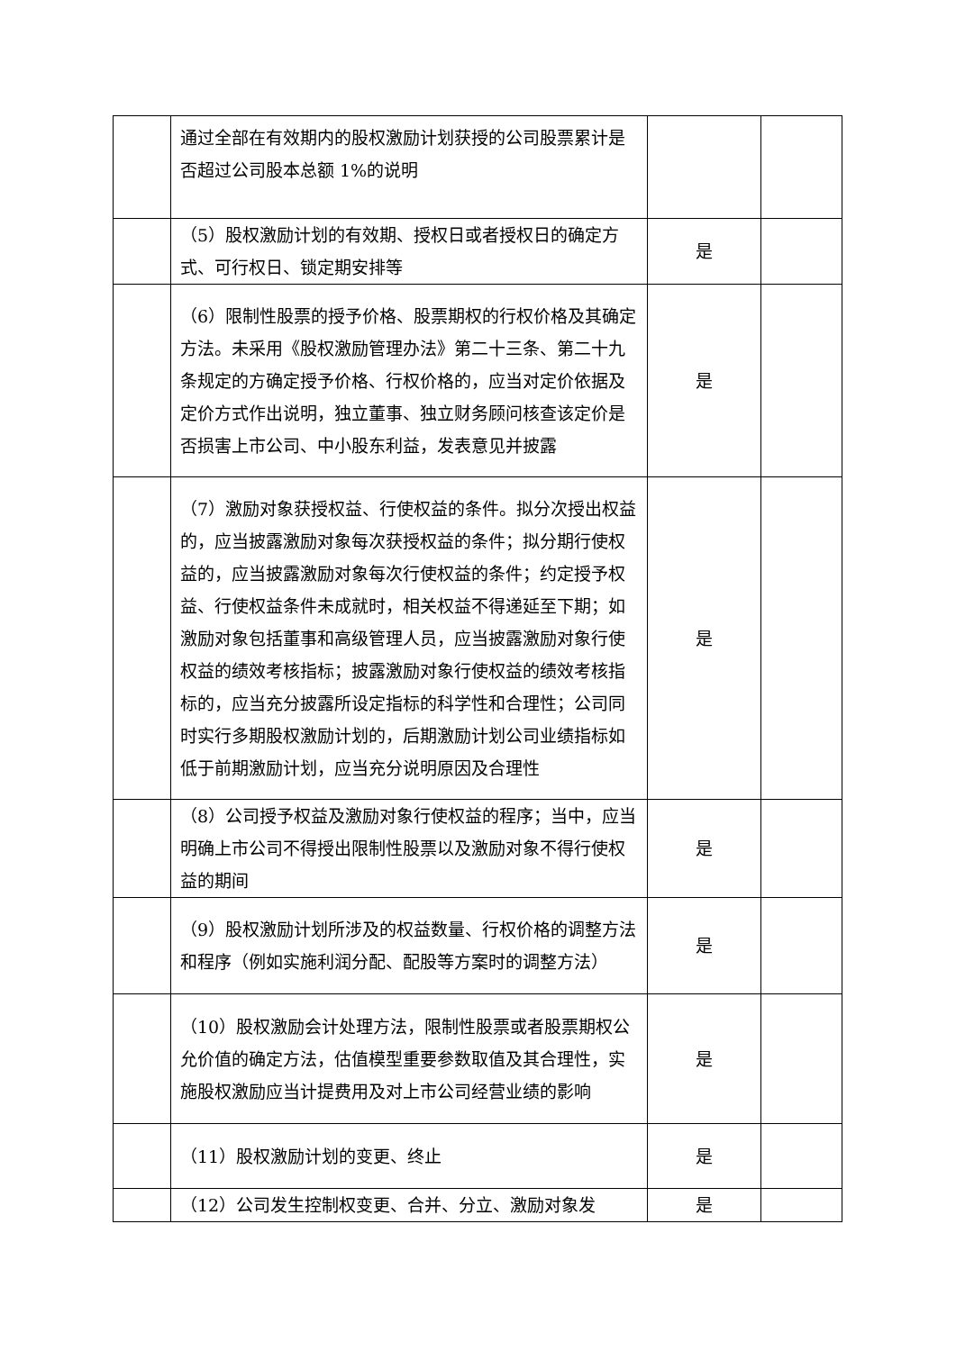| | 通过全部在有效期内的股权激励计划获授的公司股票累计是否超过公司股本总额 1%的说明 | | |
| | （5）股权激励计划的有效期、授权日或者授权日的确定方式、可行权日、锁定期安排等 | 是 | |
| | （6）限制性股票的授予价格、股票期权的行权价格及其确定方法。未采用《股权激励管理办法》第二十三条、第二十九条规定的方确定授予价格、行权价格的，应当对定价依据及定价方式作出说明，独立董事、独立财务顾问核查该定价是否损害上市公司、中小股东利益，发表意见并披露 | 是 | |
| | （7）激励对象获授权益、行使权益的条件。拟分次授出权益的，应当披露激励对象每次获授权益的条件；拟分期行使权益的，应当披露激励对象每次行使权益的条件；约定授予权益、行使权益条件未成就时，相关权益不得递延至下期；如激励对象包括董事和高级管理人员，应当披露激励对象行使权益的绩效考核指标；披露激励对象行使权益的绩效考核指标的，应当充分披露所设定指标的科学性和合理性；公司同时实行多期股权激励计划的，后期激励计划公司业绩指标如低于前期激励计划，应当充分说明原因及合理性 | 是 | |
| | （8）公司授予权益及激励对象行使权益的程序；当中，应当明确上市公司不得授出限制性股票以及激励对象不得行使权益的期间 | 是 | |
| | （9）股权激励计划所涉及的权益数量、行权价格的调整方法和程序（例如实施利润分配、配股等方案时的调整方法） | 是 | |
| | （10）股权激励会计处理方法，限制性股票或者股票期权公允价值的确定方法，估值模型重要参数取值及其合理性，实施股权激励应当计提费用及对上市公司经营业绩的影响 | 是 | |
| | （11）股权激励计划的变更、终止 | 是 | |
| | （12）公司发生控制权变更、合并、分立、激励对象发 | 是 | |